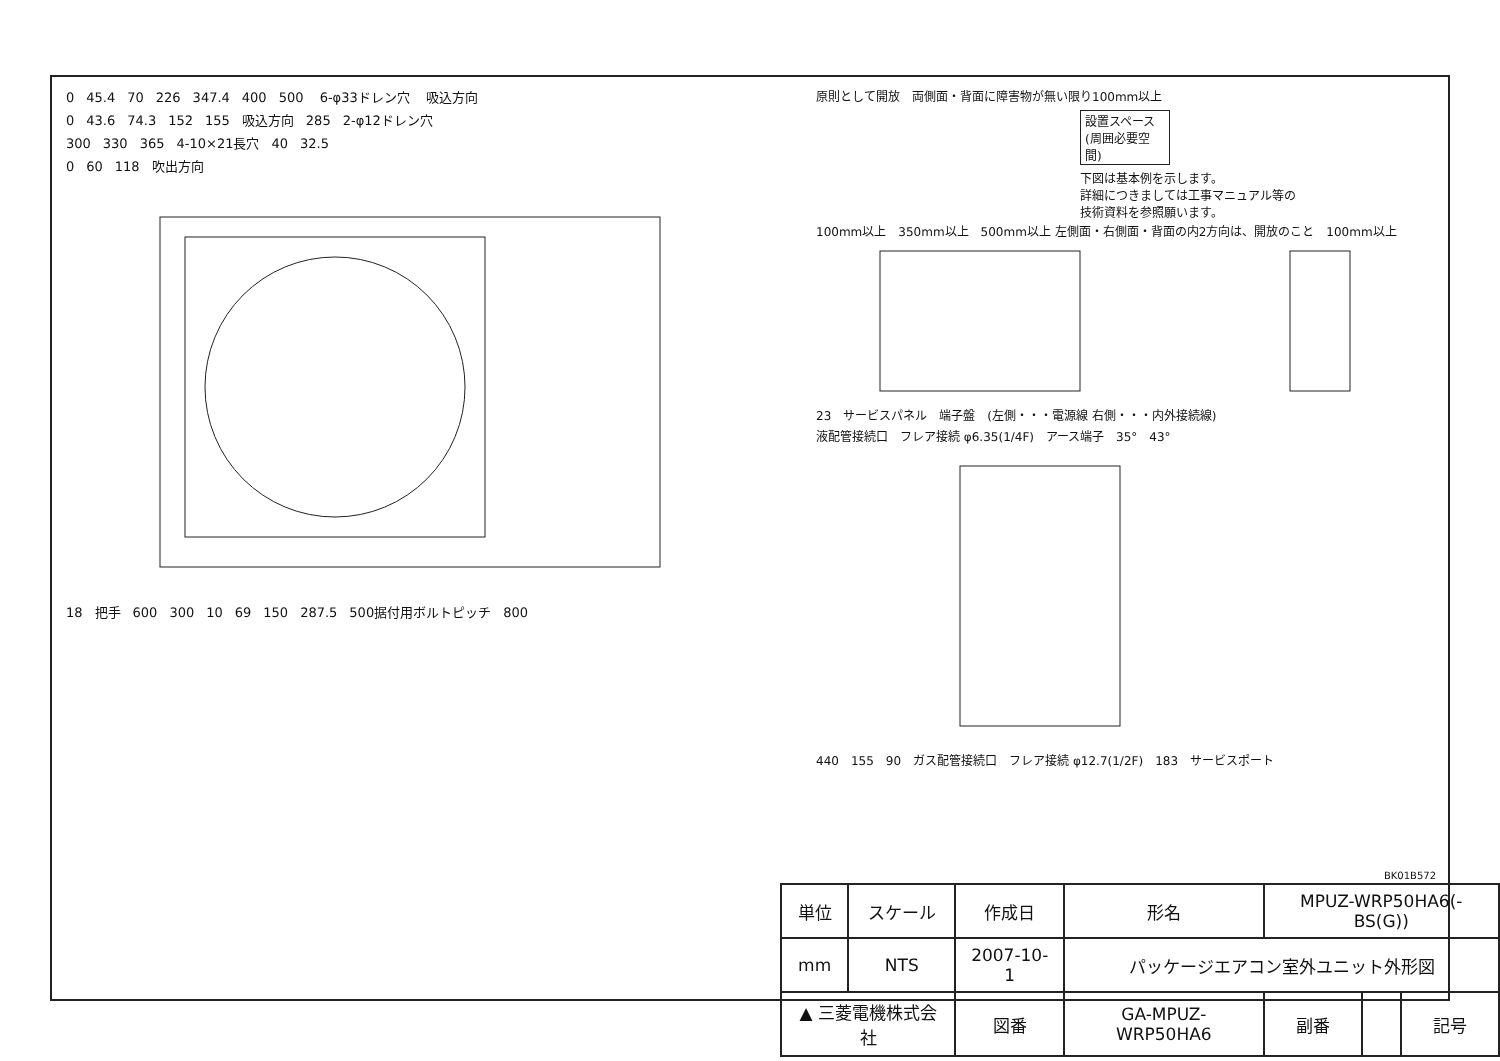0 45.4 70 226 347.4 400 500 6-φ33ドレン穴 吸込方向
0 43.6 74.3 152 155 吸込方向 285 2-φ12ドレン穴
300 330 365 4-10×21長穴 40 32.5
0 60 118 吹出方向
18 把手 600 300 10 69 150 287.5 500据付用ボルトピッチ 800
原則として開放 両側面・背面に障害物が無い限り100mm以上
設置スペース(周囲必要空間)
下図は基本例を示します。
詳細につきましては工事マニュアル等の
技術資料を参照願います。
100mm以上 350mm以上 500mm以上 左側面・右側面・背面の内2方向は、開放のこと 100mm以上
23 サービスパネル 端子盤 (左側・・・電源線 右側・・・内外接続線)
液配管接続口 フレア接続 φ6.35(1/4F) アース端子 35° 43°
440 155 90 ガス配管接続口 フレア接続 φ12.7(1/2F) 183 サービスポート
BK01B572
| 単位 | スケール | 作成日 | | 形名 | MPUZ-WRP50HA6(-BS(G)) | | | |
| mm | NTS | 2007-10-1 | | パッケージエアコン室外ユニット外形図 | | | | |
| ▲ 三菱電機株式会社 | | | 図番 | GA-MPUZ-WRP50HA6 | | 副番 | | 記号 |